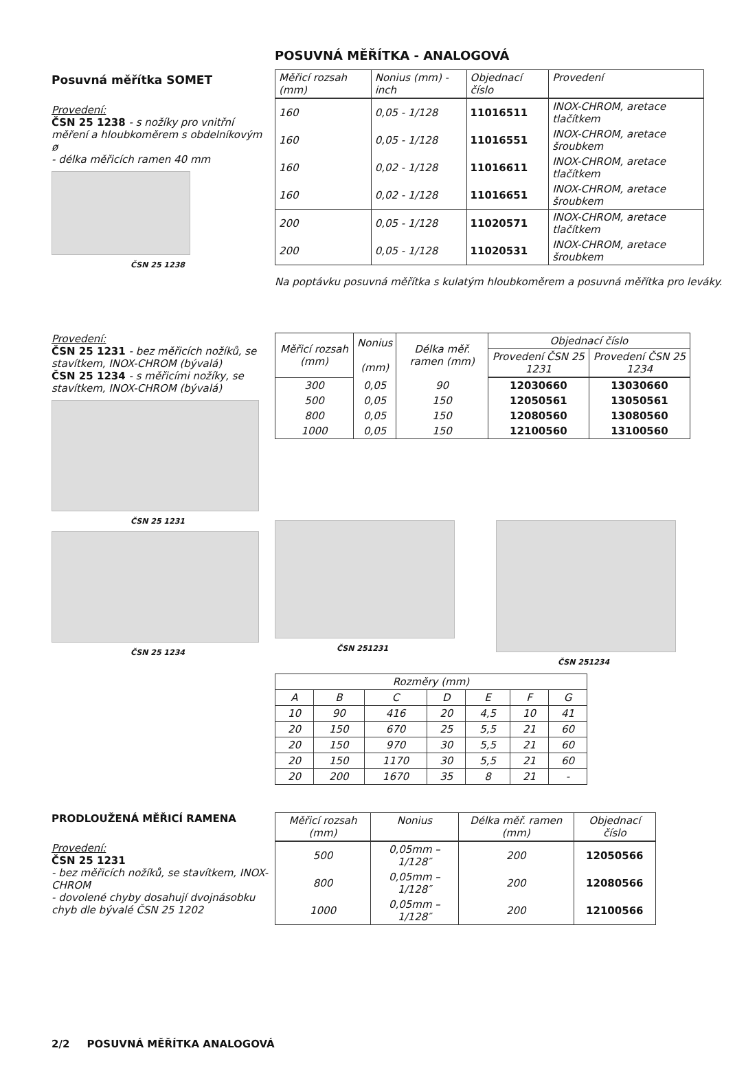POSUVNÁ MĚŘÍTKA - ANALOGOVÁ
Posuvná měřítka SOMET
Provedení:
ČSN 25 1238 - s nožíky pro vnitřní měření a hloubkoměrem s obdelníkovým ø
- délka měřicích ramen 40 mm
ČSN 25 1238
| Měřicí rozsah (mm) | Nonius (mm) - inch | Objednací číslo | Provedení |
| --- | --- | --- | --- |
| 160 | 0,05 - 1/128 | 11016511 | INOX-CHROM, aretace tlačítkem |
| 160 | 0,05 - 1/128 | 11016551 | INOX-CHROM, aretace šroubkem |
| 160 | 0,02 - 1/128 | 11016611 | INOX-CHROM, aretace tlačítkem |
| 160 | 0,02 - 1/128 | 11016651 | INOX-CHROM, aretace šroubkem |
| 200 | 0,05 - 1/128 | 11020571 | INOX-CHROM, aretace tlačítkem |
| 200 | 0,05 - 1/128 | 11020531 | INOX-CHROM, aretace šroubkem |
Na poptávku posuvná měřítka s kulatým hloubkoměrem a posuvná měřítka pro leváky.
Provedení:
ČSN 25 1231 - bez měřicích nožíků, se stavítkem, INOX-CHROM (bývalá)
ČSN 25 1234 - s měřicími nožíky, se stavítkem, INOX-CHROM (bývalá)
ČSN 25 1231
ČSN 25 1234
| Měřicí rozsah (mm) | Nonius (mm) | Délka měř. ramen (mm) | Objednací číslo | |
| --- | --- | --- | --- | --- |
| | | | Provedení ČSN 25 1231 | Provedení ČSN 25 1234 |
| 300 | 0,05 | 90 | 12030660 | 13030660 |
| 500 | 0,05 | 150 | 12050561 | 13050561 |
| 800 | 0,05 | 150 | 12080560 | 13080560 |
| 1000 | 0,05 | 150 | 12100560 | 13100560 |
ČSN 251231 ČSN 251234
| Rozměry (mm) | | | | | | |
| A | B | C | D | E | F | G |
| 10 | 90 | 416 | 20 | 4,5 | 10 | 41 |
| 20 | 150 | 670 | 25 | 5,5 | 21 | 60 |
| 20 | 150 | 970 | 30 | 5,5 | 21 | 60 |
| 20 | 150 | 1170 | 30 | 5,5 | 21 | 60 |
| 20 | 200 | 1670 | 35 | 8 | 21 | - |
PRODLOUŽENÁ MĚŘICÍ RAMENA
Provedení:
ČSN 25 1231
- bez měřicích nožíků, se stavítkem, INOX-CHROM
- dovolené chyby dosahují dvojnásobku chyb dle bývalé ČSN 25 1202
| Měřicí rozsah (mm) | Nonius | Délka měř. ramen (mm) | Objednací číslo |
| --- | --- | --- | --- |
| 500 | 0,05mm – 1/128″ | 200 | 12050566 |
| 800 | 0,05mm – 1/128″ | 200 | 12080566 |
| 1000 | 0,05mm – 1/128″ | 200 | 12100566 |
2/2 POSUVNÁ MĚŘÍTKA ANALOGOVÁ